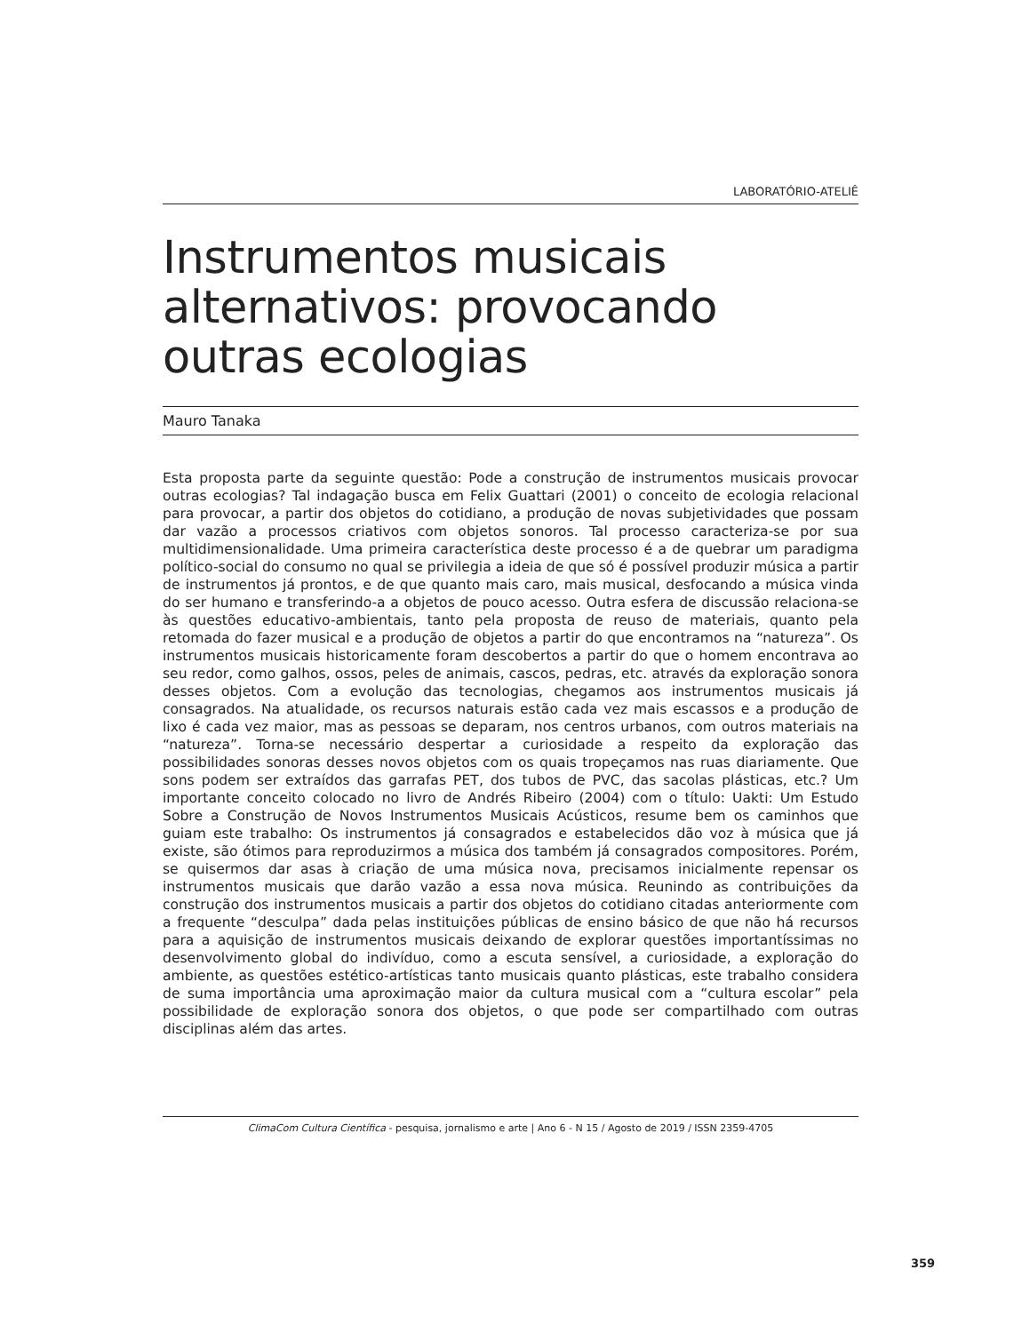LABORATÓRIO-ATELIÊ
Instrumentos musicais alternativos: provocando outras ecologias
Mauro Tanaka
Esta proposta parte da seguinte questão: Pode a construção de instrumentos musicais provocar outras ecologias? Tal indagação busca em Felix Guattari (2001) o conceito de ecologia relacional para provocar, a partir dos objetos do cotidiano, a produção de novas subjetividades que possam dar vazão a processos criativos com objetos sonoros. Tal processo caracteriza-se por sua multidimensionalidade. Uma primeira característica deste processo é a de quebrar um paradigma político-social do consumo no qual se privilegia a ideia de que só é possível produzir música a partir de instrumentos já prontos, e de que quanto mais caro, mais musical, desfocando a música vinda do ser humano e transferindo-a a objetos de pouco acesso. Outra esfera de discussão relaciona-se às questões educativo-ambientais, tanto pela proposta de reuso de materiais, quanto pela retomada do fazer musical e a produção de objetos a partir do que encontramos na “natureza”. Os instrumentos musicais historicamente foram descobertos a partir do que o homem encontrava ao seu redor, como galhos, ossos, peles de animais, cascos, pedras, etc. através da exploração sonora desses objetos. Com a evolução das tecnologias, chegamos aos instrumentos musicais já consagrados. Na atualidade, os recursos naturais estão cada vez mais escassos e a produção de lixo é cada vez maior, mas as pessoas se deparam, nos centros urbanos, com outros materiais na “natureza”. Torna-se necessário despertar a curiosidade a respeito da exploração das possibilidades sonoras desses novos objetos com os quais tropeçamos nas ruas diariamente. Que sons podem ser extraídos das garrafas PET, dos tubos de PVC, das sacolas plásticas, etc.? Um importante conceito colocado no livro de Andrés Ribeiro (2004) com o título: Uakti: Um Estudo Sobre a Construção de Novos Instrumentos Musicais Acústicos, resume bem os caminhos que guiam este trabalho: Os instrumentos já consagrados e estabelecidos dão voz à música que já existe, são ótimos para reproduzirmos a música dos também já consagrados compositores. Porém, se quisermos dar asas à criação de uma música nova, precisamos inicialmente repensar os instrumentos musicais que darão vazão a essa nova música. Reunindo as contribuições da construção dos instrumentos musicais a partir dos objetos do cotidiano citadas anteriormente com a frequente “desculpa” dada pelas instituições públicas de ensino básico de que não há recursos para a aquisição de instrumentos musicais deixando de explorar questões importantíssimas no desenvolvimento global do indivíduo, como a escuta sensível, a curiosidade, a exploração do ambiente, as questões estético-artísticas tanto musicais quanto plásticas, este trabalho considera de suma importância uma aproximação maior da cultura musical com a “cultura escolar” pela possibilidade de exploração sonora dos objetos, o que pode ser compartilhado com outras disciplinas além das artes.
ClimaCom Cultura Científica - pesquisa, jornalismo e arte | Ano 6 - N 15 / Agosto de 2019 / ISSN 2359-4705
359